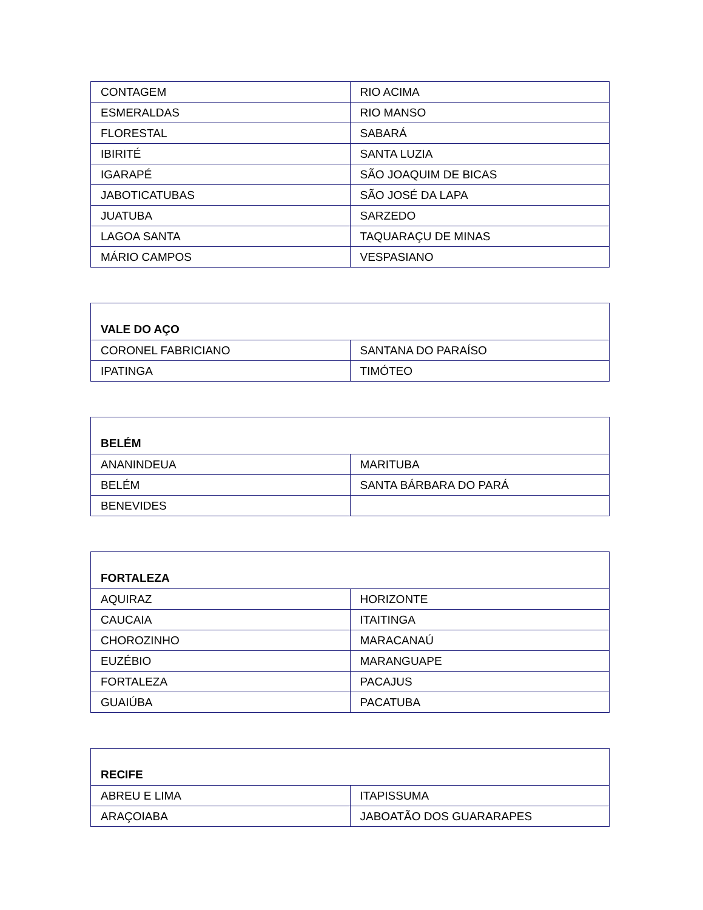| CONTAGEM | RIO ACIMA |
| ESMERALDAS | RIO MANSO |
| FLORESTAL | SABARÁ |
| IBIRITÉ | SANTA LUZIA |
| IGARAPÉ | SÃO JOAQUIM DE BICAS |
| JABOTICATUBAS | SÃO JOSÉ DA LAPA |
| JUATUBA | SARZEDO |
| LAGOA SANTA | TAQUARAÇU DE MINAS |
| MÁRIO CAMPOS | VESPASIANO |
| VALE DO AÇO | |
| CORONEL FABRICIANO | SANTANA DO PARAÍSO |
| IPATINGA | TIMÓTEO |
| BELÉM | |
| ANANINDEUA | MARITUBA |
| BELÉM | SANTA BÁRBARA DO PARÁ |
| BENEVIDES | |
| FORTALEZA | |
| AQUIRAZ | HORIZONTE |
| CAUCAIA | ITAITINGA |
| CHOROZINHO | MARACANAÚ |
| EUZÉBIO | MARANGUAPE |
| FORTALEZA | PACAJUS |
| GUAIÚBA | PACATUBA |
| RECIFE | |
| ABREU E LIMA | ITAPISSUMA |
| ARAÇOIABA | JABOATÃO DOS GUARARAPES |